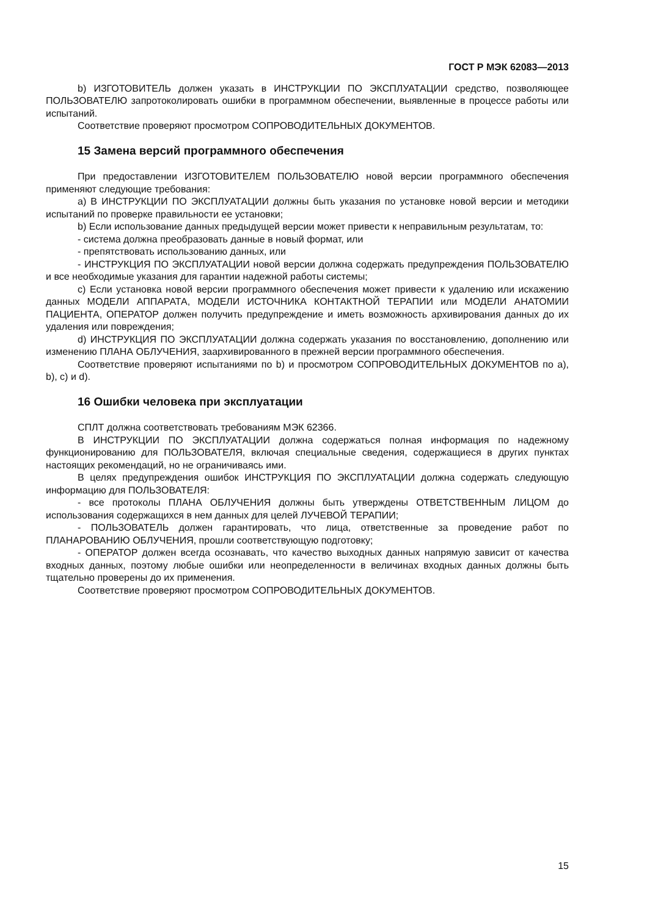ГОСТ Р МЭК 62083—2013
b) ИЗГОТОВИТЕЛЬ должен указать в ИНСТРУКЦИИ ПО ЭКСПЛУАТАЦИИ средство, позволяющее ПОЛЬЗОВАТЕЛЮ запротоколировать ошибки в программном обеспечении, выявленные в процессе работы или испытаний.
Соответствие проверяют просмотром СОПРОВОДИТЕЛЬНЫХ ДОКУМЕНТОВ.
15 Замена версий программного обеспечения
При предоставлении ИЗГОТОВИТЕЛЕМ ПОЛЬЗОВАТЕЛЮ новой версии программного обеспечения применяют следующие требования:
a) В ИНСТРУКЦИИ ПО ЭКСПЛУАТАЦИИ должны быть указания по установке новой версии и методики испытаний по проверке правильности ее установки;
b) Если использование данных предыдущей версии может привести к неправильным результатам, то:
- система должна преобразовать данные в новый формат, или
- препятствовать использованию данных, или
- ИНСТРУКЦИЯ ПО ЭКСПЛУАТАЦИИ новой версии должна содержать предупреждения ПОЛЬЗОВАТЕЛЮ и все необходимые указания для гарантии надежной работы системы;
c) Если установка новой версии программного обеспечения может привести к удалению или искажению данных МОДЕЛИ АППАРАТА, МОДЕЛИ ИСТОЧНИКА КОНТАКТНОЙ ТЕРАПИИ или МОДЕЛИ АНАТОМИИ ПАЦИЕНТА, ОПЕРАТОР должен получить предупреждение и иметь возможность архивирования данных до их удаления или повреждения;
d) ИНСТРУКЦИЯ ПО ЭКСПЛУАТАЦИИ должна содержать указания по восстановлению, дополнению или изменению ПЛАНА ОБЛУЧЕНИЯ, заархивированного в прежней версии программного обеспечения.
Соответствие проверяют испытаниями по b) и просмотром СОПРОВОДИТЕЛЬНЫХ ДОКУМЕНТОВ по a), b), c) и d).
16 Ошибки человека при эксплуатации
СПЛТ должна соответствовать требованиям МЭК 62366.
В ИНСТРУКЦИИ ПО ЭКСПЛУАТАЦИИ должна содержаться полная информация по надежному функционированию для ПОЛЬЗОВАТЕЛЯ, включая специальные сведения, содержащиеся в других пунктах настоящих рекомендаций, но не ограничиваясь ими.
В целях предупреждения ошибок ИНСТРУКЦИЯ ПО ЭКСПЛУАТАЦИИ должна содержать следующую информацию для ПОЛЬЗОВАТЕЛЯ:
- все протоколы ПЛАНА ОБЛУЧЕНИЯ должны быть утверждены ОТВЕТСТВЕННЫМ ЛИЦОМ до использования содержащихся в нем данных для целей ЛУЧЕВОЙ ТЕРАПИИ;
- ПОЛЬЗОВАТЕЛЬ должен гарантировать, что лица, ответственные за проведение работ по ПЛАНАРОВАНИЮ ОБЛУЧЕНИЯ, прошли соответствующую подготовку;
- ОПЕРАТОР должен всегда осознавать, что качество выходных данных напрямую зависит от качества входных данных, поэтому любые ошибки или неопределенности в величинах входных данных должны быть тщательно проверены до их применения.
Соответствие проверяют просмотром СОПРОВОДИТЕЛЬНЫХ ДОКУМЕНТОВ.
15